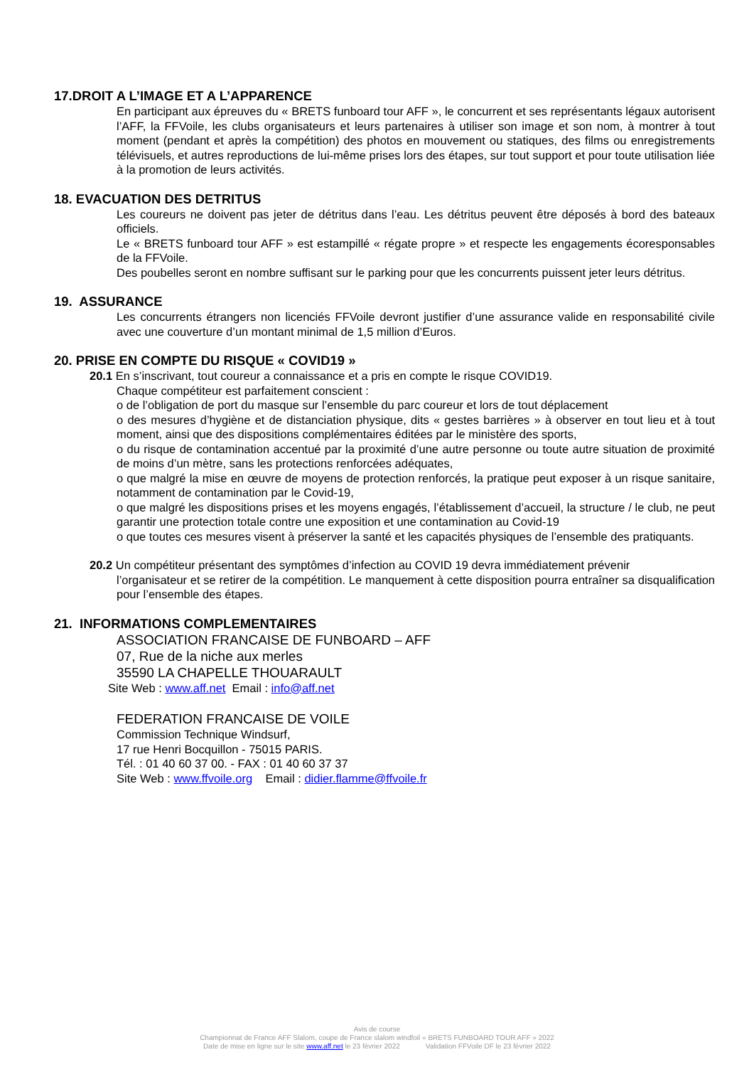17.DROIT A L’IMAGE ET A L’APPARENCE
En participant aux épreuves du « BRETS funboard tour AFF », le concurrent et ses représentants légaux autorisent l’AFF, la FFVoile, les clubs organisateurs et leurs partenaires à utiliser son image et son nom, à montrer à tout moment (pendant et après la compétition) des photos en mouvement ou statiques, des films ou enregistrements télévisuels, et autres reproductions de lui-même prises lors des étapes, sur tout support et pour toute utilisation liée à la promotion de leurs activités.
18. EVACUATION DES DETRITUS
Les coureurs ne doivent pas jeter de détritus dans l’eau. Les détritus peuvent être déposés à bord des bateaux officiels.
Le « BRETS funboard tour AFF » est estampillé « régate propre » et respecte les engagements écoresponsables de la FFVoile.
Des poubelles seront en nombre suffisant sur le parking pour que les concurrents puissent jeter leurs détritus.
19. ASSURANCE
Les concurrents étrangers non licenciés FFVoile devront justifier d’une assurance valide en responsabilité civile avec une couverture d’un montant minimal de 1,5 million d’Euros.
20. PRISE EN COMPTE DU RISQUE « COVID19 »
20.1 En s’inscrivant, tout coureur a connaissance et a pris en compte le risque COVID19.
Chaque compétiteur est parfaitement conscient :
o de l’obligation de port du masque sur l’ensemble du parc coureur et lors de tout déplacement
o des mesures d’hygiène et de distanciation physique, dits « gestes barrières » à observer en tout lieu et à tout moment, ainsi que des dispositions complémentaires éditées par le ministère des sports,
o du risque de contamination accentué par la proximité d’une autre personne ou toute autre situation de proximité de moins d’un mètre, sans les protections renforcées adéquates,
o que malgré la mise en œuvre de moyens de protection renforcés, la pratique peut exposer à un risque sanitaire, notamment de contamination par le Covid-19,
o que malgré les dispositions prises et les moyens engagés, l’établissement d’accueil, la structure / le club, ne peut garantir une protection totale contre une exposition et une contamination au Covid-19
o que toutes ces mesures visent à préserver la santé et les capacités physiques de l’ensemble des pratiquants.
20.2 Un compétiteur présentant des symptômes d’infection au COVID 19 devra immédiatement prévenir
l’organisateur et se retirer de la compétition. Le manquement à cette disposition pourra entraîner sa disqualification pour l’ensemble des étapes.
21. INFORMATIONS COMPLEMENTAIRES
ASSOCIATION FRANCAISE DE FUNBOARD – AFF
07, Rue de la niche aux merles
35590 LA CHAPELLE THOUARAULT
Site Web : www.aff.net Email : info@aff.net
FEDERATION FRANCAISE DE VOILE
Commission Technique Windsurf,
17 rue Henri Bocquillon - 75015 PARIS.
Tél. : 01 40 60 37 00. - FAX : 01 40 60 37 37
Site Web : www.ffvoile.org Email : didier.flamme@ffvoile.fr
Avis de course
Championnat de France AFF Slalom, coupe de France slalom windfoil « BRETS FUNBOARD TOUR AFF » 2022
Date de mise en ligne sur le site www.aff.net le 23 février 2022 Validation FFVoile DF le 23 février 2022